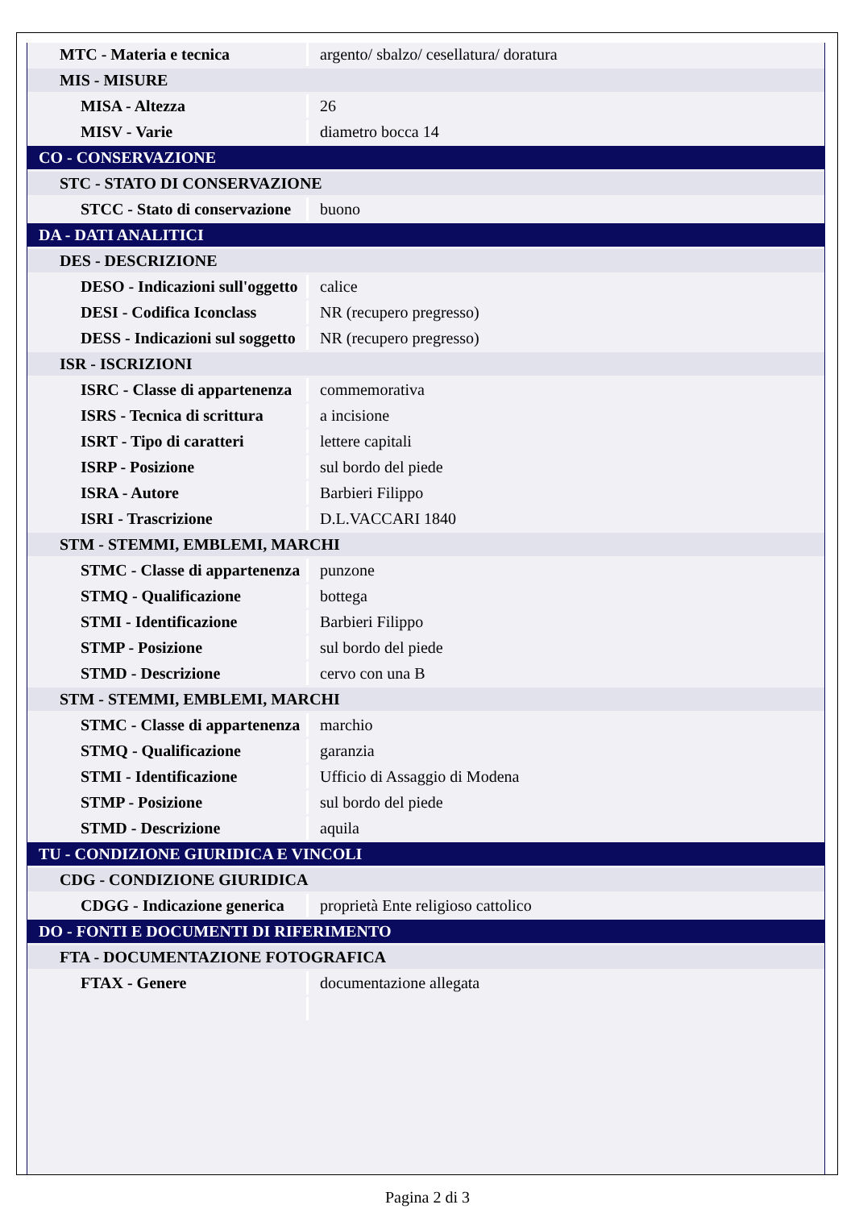| MTC - Materia e tecnica | argento/ sbalzo/ cesellatura/ doratura |
| MIS - MISURE | |
| MISA - Altezza | 26 |
| MISV - Varie | diametro bocca 14 |
| CO - CONSERVAZIONE | |
| STC - STATO DI CONSERVAZIONE | |
| STCC - Stato di conservazione | buono |
| DA - DATI ANALITICI | |
| DES - DESCRIZIONE | |
| DESO - Indicazioni sull'oggetto | calice |
| DESI - Codifica Iconclass | NR (recupero pregresso) |
| DESS - Indicazioni sul soggetto | NR (recupero pregresso) |
| ISR - ISCRIZIONI | |
| ISRC - Classe di appartenenza | commemorativa |
| ISRS - Tecnica di scrittura | a incisione |
| ISRT - Tipo di caratteri | lettere capitali |
| ISRP - Posizione | sul bordo del piede |
| ISRA - Autore | Barbieri Filippo |
| ISRI - Trascrizione | D.L.VACCARI 1840 |
| STM - STEMMI, EMBLEMI, MARCHI | |
| STMC - Classe di appartenenza | punzone |
| STMQ - Qualificazione | bottega |
| STMI - Identificazione | Barbieri Filippo |
| STMP - Posizione | sul bordo del piede |
| STMD - Descrizione | cervo con una B |
| STM - STEMMI, EMBLEMI, MARCHI | |
| STMC - Classe di appartenenza | marchio |
| STMQ - Qualificazione | garanzia |
| STMI - Identificazione | Ufficio di Assaggio di Modena |
| STMP - Posizione | sul bordo del piede |
| STMD - Descrizione | aquila |
| TU - CONDIZIONE GIURIDICA E VINCOLI | |
| CDG - CONDIZIONE GIURIDICA | |
| CDGG - Indicazione generica | proprietà Ente religioso cattolico |
| DO - FONTI E DOCUMENTI DI RIFERIMENTO | |
| FTA - DOCUMENTAZIONE FOTOGRAFICA | |
| FTAX - Genere | documentazione allegata |
Pagina 2 di 3